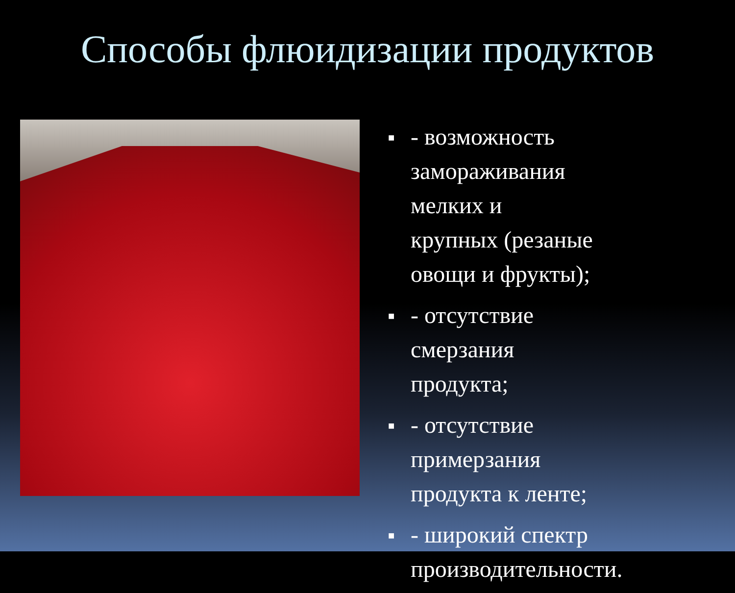Способы флюидизации продуктов
■ - возможность замораживания мелких и крупных (резаные овощи и фрукты);
■ - отсутствие смерзания продукта;
■ - отсутствие примерзания продукта к ленте;
■ - широкий спектр производительности.